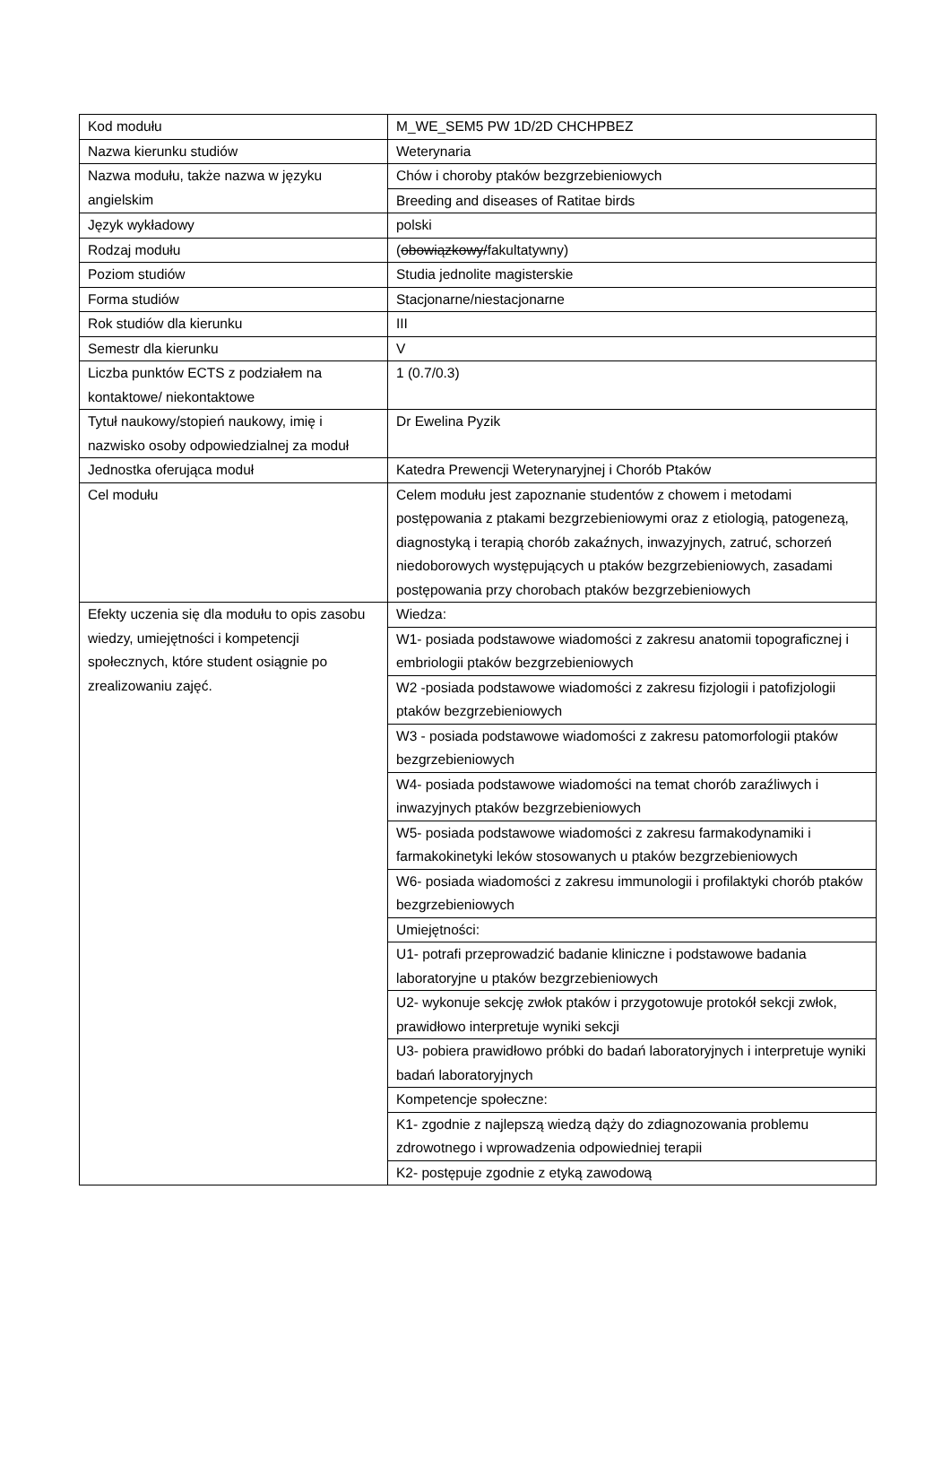| Kod modułu | M_WE_SEM5 PW 1D/2D CHCHPBEZ |
| Nazwa kierunku studiów | Weterynaria |
| Nazwa modułu, także nazwa w języku angielskim | Chów i choroby ptaków bezgrzebieniowych |
| | Breeding and diseases of Ratitae birds |
| Język wykładowy | polski |
| Rodzaj modułu | ( obowiązkowy/ fakultatywny) |
| Poziom studiów | Studia jednolite magisterskie |
| Forma studiów | Stacjonarne/niestacjonarne |
| Rok studiów dla kierunku | III |
| Semestr dla kierunku | V |
| Liczba punktów ECTS z podziałem na kontaktowe/ niekontaktowe | 1 (0.7/0.3) |
| Tytuł naukowy/stopień naukowy, imię i nazwisko osoby odpowiedzialnej za moduł | Dr Ewelina Pyzik |
| Jednostka oferująca moduł | Katedra Prewencji Weterynaryjnej i Chorób Ptaków |
| Cel modułu | Celem modułu jest zapoznanie studentów z chowem i metodami postępowania z ptakami bezgrzebieniowymi oraz z etiologią, patogenezą, diagnostyką i terapią chorób zakaźnych, inwazyjnych, zatruć, schorzeń niedoborowych występujących u ptaków bezgrzebieniowych, zasadami postępowania przy chorobach ptaków bezgrzebieniowych |
| Efekty uczenia się dla modułu to opis zasobu wiedzy, umiejętności i kompetencji społecznych, które student osiągnie po zrealizowaniu zajęć. | Wiedza: |
| | W1- posiada podstawowe wiadomości z zakresu anatomii topograficznej i embriologii ptaków bezgrzebieniowych |
| | W2 -posiada podstawowe wiadomości z zakresu fizjologii i patofizjologii ptaków bezgrzebieniowych |
| | W3 - posiada podstawowe wiadomości z zakresu patomorfologii ptaków bezgrzebieniowych |
| | W4- posiada podstawowe wiadomości na temat chorób zaraźliwych i inwazyjnych ptaków bezgrzebieniowych |
| | W5- posiada podstawowe wiadomości z zakresu farmakodynamiki i farmakokinetyki leków stosowanych u ptaków bezgrzebieniowych |
| | W6- posiada wiadomości z zakresu immunologii i profilaktyki chorób ptaków bezgrzebieniowych |
| | Umiejętności: |
| | U1- potrafi przeprowadzić badanie kliniczne i podstawowe badania laboratoryjne u ptaków bezgrzebieniowych |
| | U2- wykonuje sekcję zwłok ptaków i przygotowuje protokół sekcji zwłok, prawidłowo interpretuje wyniki sekcji |
| | U3- pobiera prawidłowo próbki do badań laboratoryjnych i interpretuje wyniki badań laboratoryjnych |
| | Kompetencje społeczne: |
| | K1- zgodnie z najlepszą wiedzą dąży do zdiagnozowania problemu zdrowotnego i wprowadzenia odpowiedniej terapii |
| | K2- postępuje zgodnie z etyką zawodową |